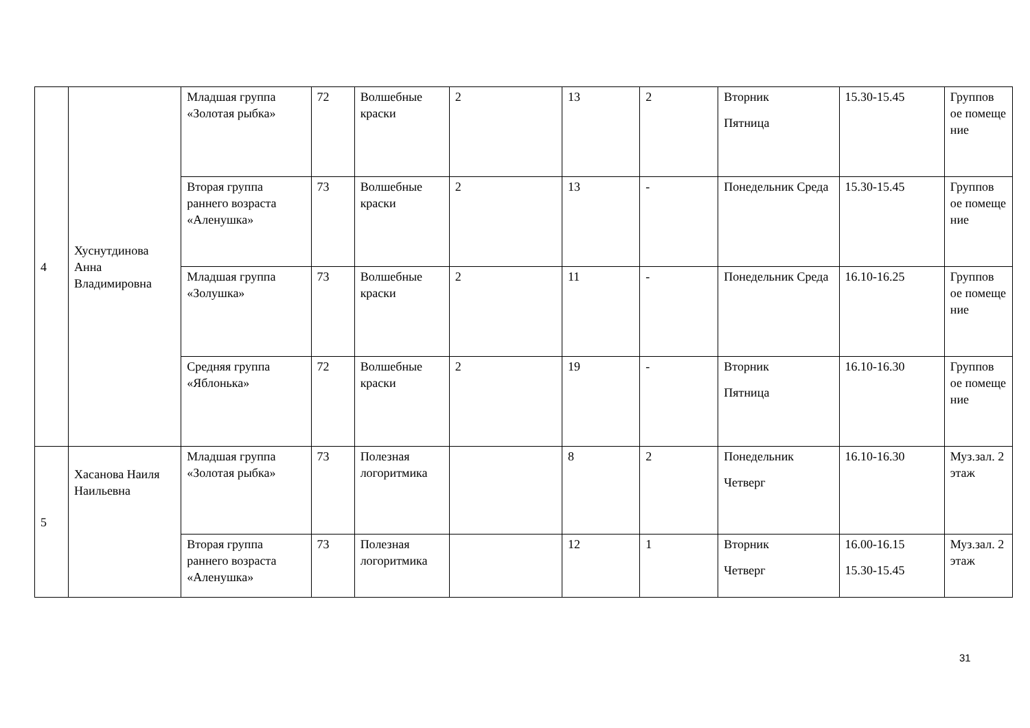| 4 | Хуснутдинова Анна Владимировна | Младшая группа «Золотая рыбка» | 72 | Волшебные краски | 2 | 13 | 2 | Вторник Пятница | 15.30-15.45 | Группов ое помеще ние |
| | | Вторая группа раннего возраста «Аленушка» | 73 | Волшебные краски | 2 | 13 | - | Понедельник Среда | 15.30-15.45 | Группов ое помеще ние |
| | | Младшая группа «Золушка» | 73 | Волшебные краски | 2 | 11 | - | Понедельник Среда | 16.10-16.25 | Группов ое помеще ние |
| | | Средняя группа «Яблонька» | 72 | Волшебные краски | 2 | 19 | - | Вторник Пятница | 16.10-16.30 | Группов ое помеще ние |
| 5 | Хасанова Наиля Наильевна | Младшая группа «Золотая рыбка» | 73 | Полезная логоритмика | | 8 | 2 | Понедельник Четверг | 16.10-16.30 | Муз.зал. 2 этаж |
| | | Вторая группа раннего возраста «Аленушка» | 73 | Полезная логоритмика | | 12 | 1 | Вторник Четверг | 16.00-16.15 15.30-15.45 | Муз.зал. 2 этаж |
31